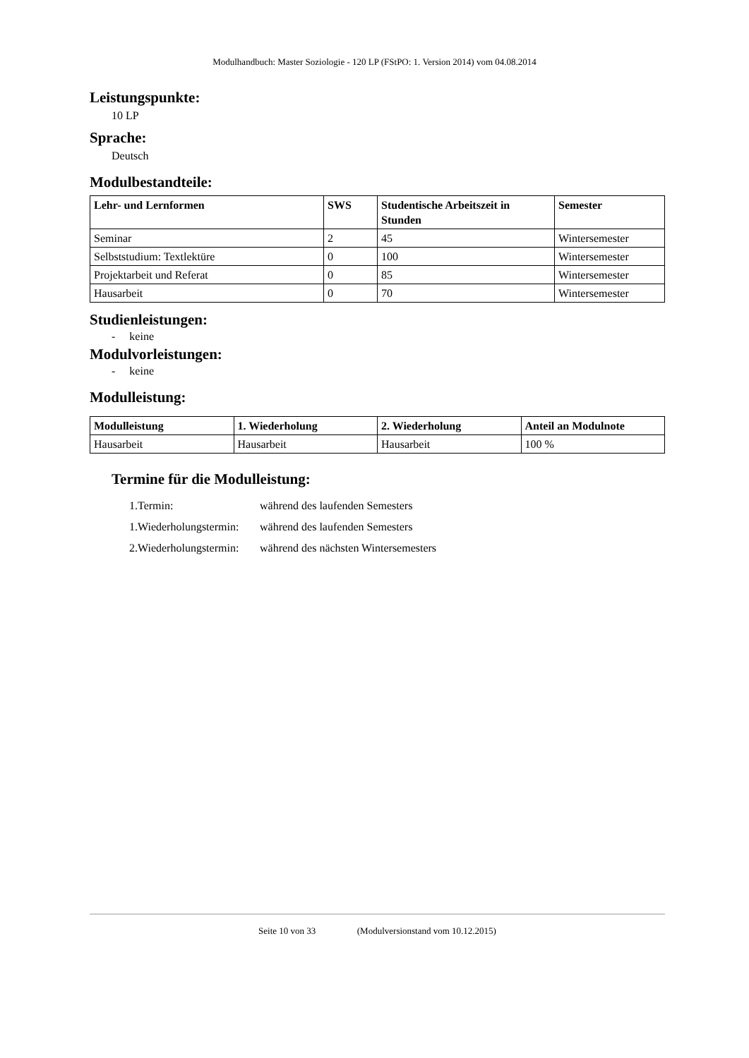Modulhandbuch: Master Soziologie - 120 LP (FStPO: 1. Version 2014) vom 04.08.2014
Leistungspunkte:
10 LP
Sprache:
Deutsch
Modulbestandteile:
| Lehr- und Lernformen | SWS | Studentische Arbeitszeit in Stunden | Semester |
| --- | --- | --- | --- |
| Seminar | 2 | 45 | Wintersemester |
| Selbststudium: Textlektüre | 0 | 100 | Wintersemester |
| Projektarbeit und Referat | 0 | 85 | Wintersemester |
| Hausarbeit | 0 | 70 | Wintersemester |
Studienleistungen:
- keine
Modulvorleistungen:
- keine
Modulleistung:
| Modulleistung | 1. Wiederholung | 2. Wiederholung | Anteil an Modulnote |
| --- | --- | --- | --- |
| Hausarbeit | Hausarbeit | Hausarbeit | 100 % |
Termine für die Modulleistung:
| 1.Termin: | während des laufenden Semesters |
| 1.Wiederholungstermin: | während des laufenden Semesters |
| 2.Wiederholungstermin: | während des nächsten Wintersemesters |
Seite 10 von 33 (Modulversionstand vom 10.12.2015)